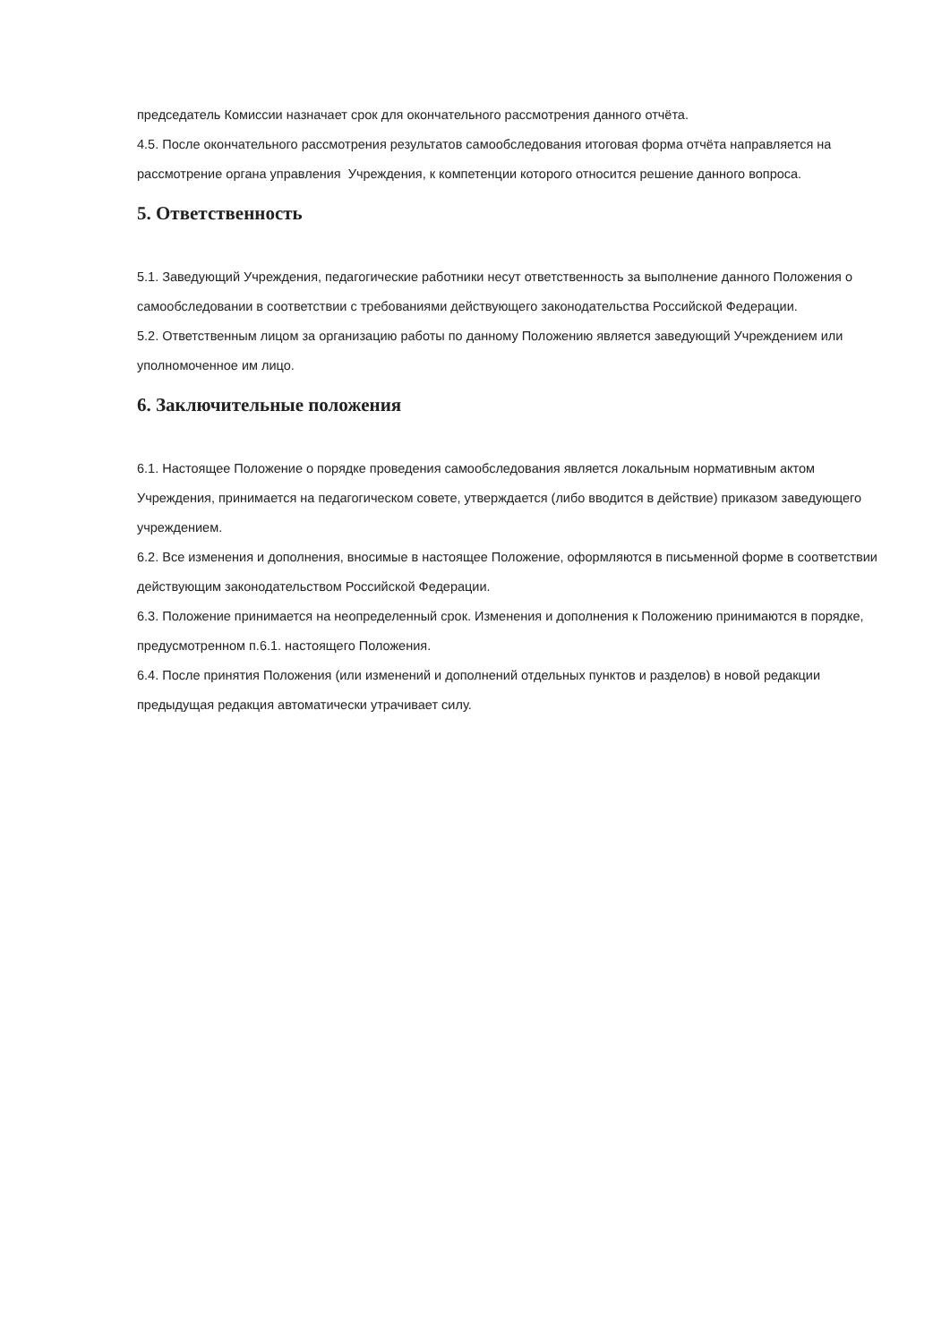председатель Комиссии назначает срок для окончательного рассмотрения данного отчёта.
4.5. После окончательного рассмотрения результатов самообследования итоговая форма отчёта направляется на рассмотрение органа управления Учреждения, к компетенции которого относится решение данного вопроса.
5. Ответственность
5.1. Заведующий Учреждения, педагогические работники несут ответственность за выполнение данного Положения о самообследовании в соответствии с требованиями действующего законодательства Российской Федерации.
5.2. Ответственным лицом за организацию работы по данному Положению является заведующий Учреждением или уполномоченное им лицо.
6. Заключительные положения
6.1. Настоящее Положение о порядке проведения самообследования является локальным нормативным актом Учреждения, принимается на педагогическом совете, утверждается (либо вводится в действие) приказом заведующего учреждением.
6.2. Все изменения и дополнения, вносимые в настоящее Положение, оформляются в письменной форме в соответствии действующим законодательством Российской Федерации.
6.3. Положение принимается на неопределенный срок. Изменения и дополнения к Положению принимаются в порядке, предусмотренном п.6.1. настоящего Положения.
6.4. После принятия Положения (или изменений и дополнений отдельных пунктов и разделов) в новой редакции предыдущая редакция автоматически утрачивает силу.